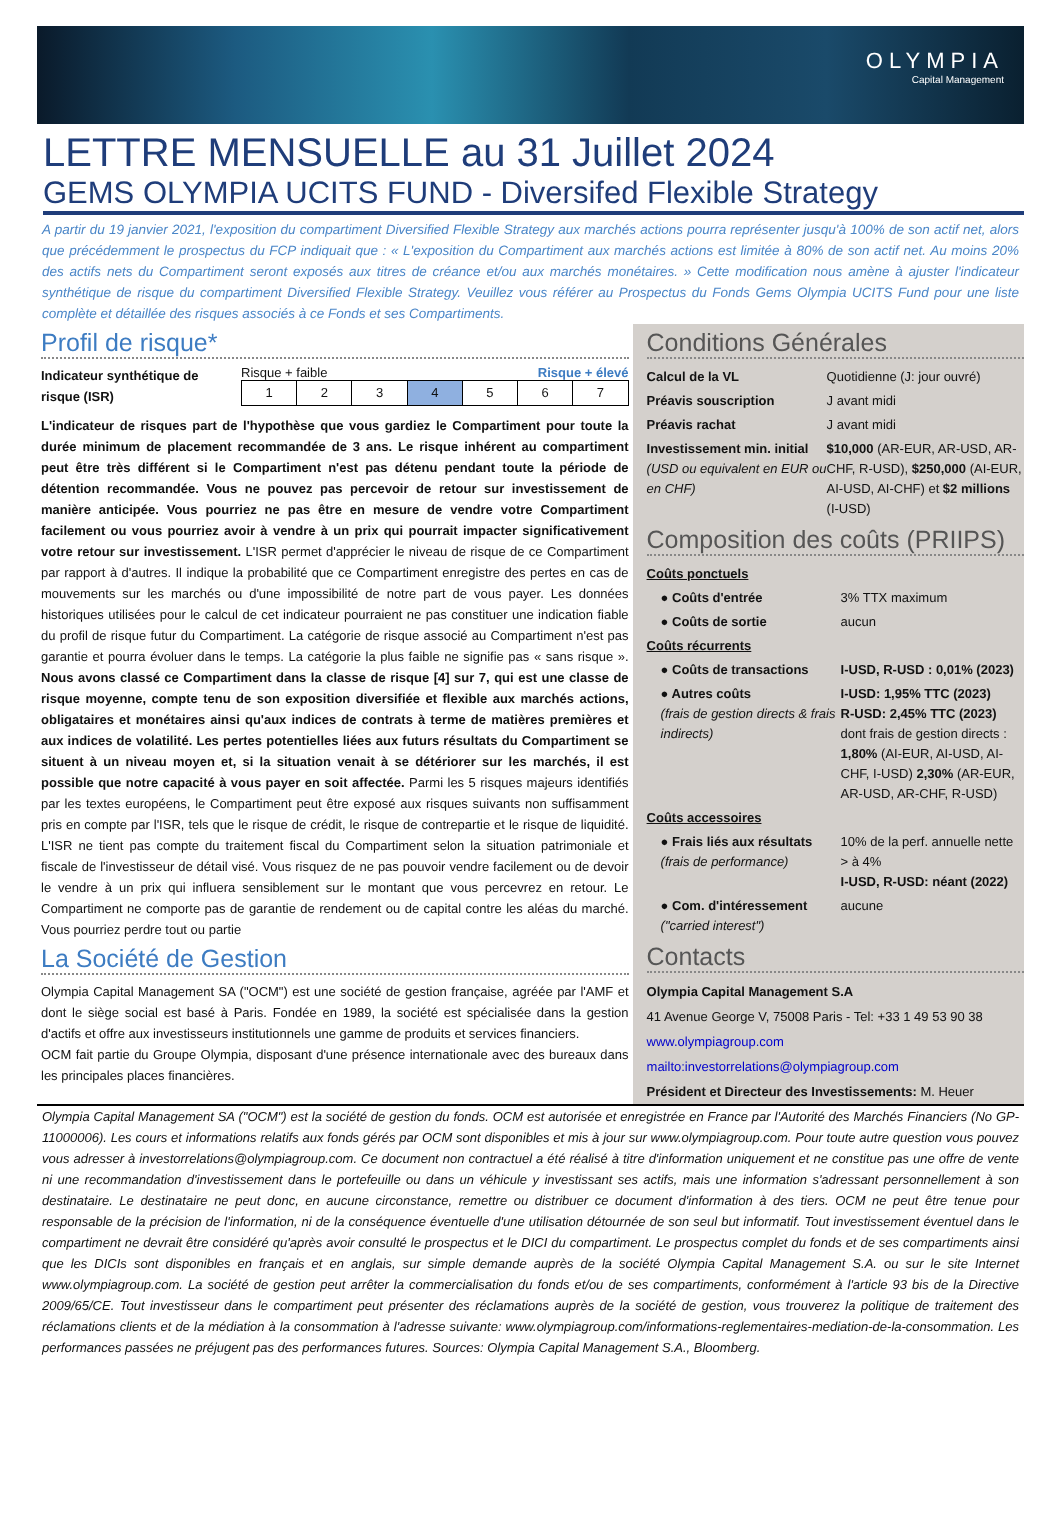OLYMPIA
Capital Management
LETTRE MENSUELLE au 31 Juillet 2024
GEMS OLYMPIA UCITS FUND - Diversifed Flexible Strategy
A partir du 19 janvier 2021, l'exposition du compartiment Diversified Flexible Strategy aux marchés actions pourra représenter jusqu'à 100% de son actif net, alors que précédemment le prospectus du FCP indiquait que : « L'exposition du Compartiment aux marchés actions est limitée à 80% de son actif net. Au moins 20% des actifs nets du Compartiment seront exposés aux titres de créance et/ou aux marchés monétaires. » Cette modification nous amène à ajuster l'indicateur synthétique de risque du compartiment Diversified Flexible Strategy. Veuillez vous référer au Prospectus du Fonds Gems Olympia UCITS Fund pour une liste complète et détaillée des risques associés à ce Fonds et ses Compartiments.
Profil de risque*
Indicateur synthétique de risque (ISR)
Risque + faible Risque + élevé
| 1 | 2 | 3 | 4 | 5 | 6 | 7 |
L'indicateur de risques part de l'hypothèse que vous gardiez le Compartiment pour toute la durée minimum de placement recommandée de 3 ans. Le risque inhérent au compartiment peut être très différent si le Compartiment n'est pas détenu pendant toute la période de détention recommandée. Vous ne pouvez pas percevoir de retour sur investissement de manière anticipée. Vous pourriez ne pas être en mesure de vendre votre Compartiment facilement ou vous pourriez avoir à vendre à un prix qui pourrait impacter significativement votre retour sur investissement. L'ISR permet d'apprécier le niveau de risque de ce Compartiment par rapport à d'autres. Il indique la probabilité que ce Compartiment enregistre des pertes en cas de mouvements sur les marchés ou d'une impossibilité de notre part de vous payer. Les données historiques utilisées pour le calcul de cet indicateur pourraient ne pas constituer une indication fiable du profil de risque futur du Compartiment. La catégorie de risque associé au Compartiment n'est pas garantie et pourra évoluer dans le temps. La catégorie la plus faible ne signifie pas « sans risque ». Nous avons classé ce Compartiment dans la classe de risque [4] sur 7, qui est une classe de risque moyenne, compte tenu de son exposition diversifiée et flexible aux marchés actions, obligataires et monétaires ainsi qu'aux indices de contrats à terme de matières premières et aux indices de volatilité. Les pertes potentielles liées aux futurs résultats du Compartiment se situent à un niveau moyen et, si la situation venait à se détériorer sur les marchés, il est possible que notre capacité à vous payer en soit affectée. Parmi les 5 risques majeurs identifiés par les textes européens, le Compartiment peut être exposé aux risques suivants non suffisamment pris en compte par l'ISR, tels que le risque de crédit, le risque de contrepartie et le risque de liquidité. L'ISR ne tient pas compte du traitement fiscal du Compartiment selon la situation patrimoniale et fiscale de l'investisseur de détail visé. Vous risquez de ne pas pouvoir vendre facilement ou de devoir le vendre à un prix qui influera sensiblement sur le montant que vous percevrez en retour. Le Compartiment ne comporte pas de garantie de rendement ou de capital contre les aléas du marché. Vous pourriez perdre tout ou partie
La Société de Gestion
Olympia Capital Management SA ("OCM") est une société de gestion française, agréée par l'AMF et dont le siège social est basé à Paris. Fondée en 1989, la société est spécialisée dans la gestion d'actifs et offre aux investisseurs institutionnels une gamme de produits et services financiers.
OCM fait partie du Groupe Olympia, disposant d'une présence internationale avec des bureaux dans les principales places financières.
Conditions Générales
| Calcul de la VL | Quotidienne (J: jour ouvré) |
| Préavis souscription | J avant midi |
| Préavis rachat | J avant midi |
| Investissement min. initial (USD ou equivalent en EUR ou en CHF) | $10,000 (AR-EUR, AR-USD, AR-CHF, R-USD), $250,000 (AI-EUR, AI-USD, AI-CHF) et $2 millions (I-USD) |
Composition des coûts (PRIIPS)
| Coûts ponctuels | |
| ● Coûts d'entrée | 3% TTX maximum |
| ● Coûts de sortie | aucun |
| Coûts récurrents | |
| ● Coûts de transactions | I-USD, R-USD : 0,01% (2023) |
| ● Autres coûts (frais de gestion directs & frais indirects) | I-USD: 1,95% TTC (2023) R-USD: 2,45% TTC (2023) dont frais de gestion directs : 1,80% (AI-EUR, AI-USD, AI-CHF, I-USD) 2,30% (AR-EUR, AR-USD, AR-CHF, R-USD) |
| Coûts accessoires | |
| ● Frais liés aux résultats (frais de performance) | 10% de la perf. annuelle nette > à 4% I-USD, R-USD: néant (2022) |
| ● Com. d'intéressement ("carried interest") | aucune |
Contacts
Olympia Capital Management S.A
41 Avenue George V, 75008 Paris - Tel: +33 1 49 53 90 38
www.olympiagroup.com
mailto:investorrelations@olympiagroup.com
Président et Directeur des Investissements: M. Heuer
Olympia Capital Management SA ("OCM") est la société de gestion du fonds. OCM est autorisée et enregistrée en France par l'Autorité des Marchés Financiers (No GP-11000006). Les cours et informations relatifs aux fonds gérés par OCM sont disponibles et mis à jour sur www.olympiagroup.com. Pour toute autre question vous pouvez vous adresser à investorrelations@olympiagroup.com. Ce document non contractuel a été réalisé à titre d'information uniquement et ne constitue pas une offre de vente ni une recommandation d'investissement dans le portefeuille ou dans un véhicule y investissant ses actifs, mais une information s'adressant personnellement à son destinataire. Le destinataire ne peut donc, en aucune circonstance, remettre ou distribuer ce document d'information à des tiers. OCM ne peut être tenue pour responsable de la précision de l'information, ni de la conséquence éventuelle d'une utilisation détournée de son seul but informatif. Tout investissement éventuel dans le compartiment ne devrait être considéré qu'après avoir consulté le prospectus et le DICI du compartiment. Le prospectus complet du fonds et de ses compartiments ainsi que les DICIs sont disponibles en français et en anglais, sur simple demande auprès de la société Olympia Capital Management S.A. ou sur le site Internet www.olympiagroup.com. La société de gestion peut arrêter la commercialisation du fonds et/ou de ses compartiments, conformément à l'article 93 bis de la Directive 2009/65/CE. Tout investisseur dans le compartiment peut présenter des réclamations auprès de la société de gestion, vous trouverez la politique de traitement des réclamations clients et de la médiation à la consommation à l'adresse suivante: www.olympiagroup.com/informations-reglementaires-mediation-de-la-consommation. Les performances passées ne préjugent pas des performances futures. Sources: Olympia Capital Management S.A., Bloomberg.